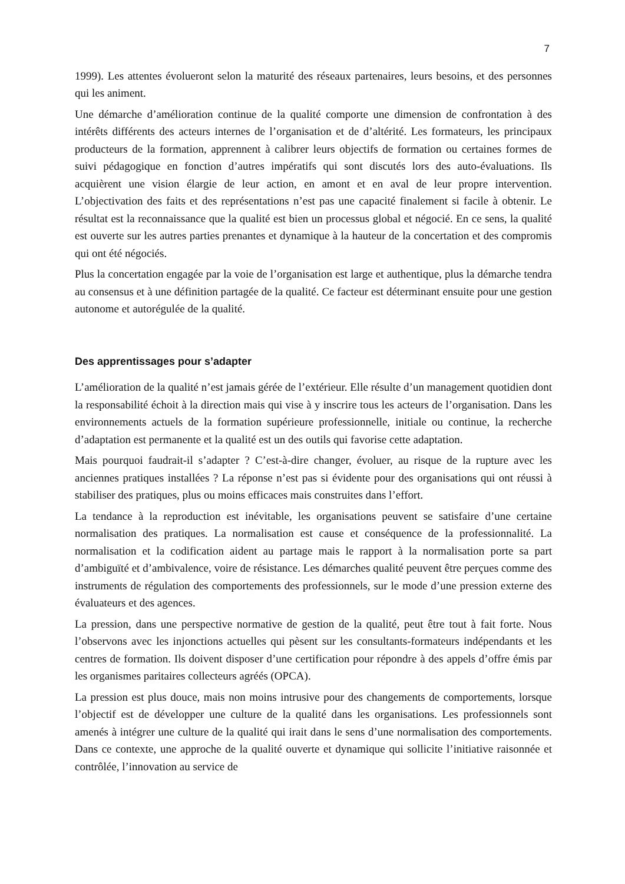7
1999). Les attentes évolueront selon la maturité des réseaux partenaires, leurs besoins, et des personnes qui les animent.
Une démarche d’amélioration continue de la qualité comporte une dimension de confrontation à des intérêts différents des acteurs internes de l’organisation et de d’altérité. Les formateurs, les principaux producteurs de la formation, apprennent à calibrer leurs objectifs de formation ou certaines formes de suivi pédagogique en fonction d’autres impératifs qui sont discutés lors des auto-évaluations. Ils acquièrent une vision élargie de leur action, en amont et en aval de leur propre intervention. L’objectivation des faits et des représentations n’est pas une capacité finalement si facile à obtenir. Le résultat est la reconnaissance que la qualité est bien un processus global et négocié. En ce sens, la qualité est ouverte sur les autres parties prenantes et dynamique à la hauteur de la concertation et des compromis qui ont été négociés.
Plus la concertation engagée par la voie de l’organisation est large et authentique, plus la démarche tendra au consensus et à une définition partagée de la qualité. Ce facteur est déterminant ensuite pour une gestion autonome et autorégulée de la qualité.
Des apprentissages pour s’adapter
L’amélioration de la qualité n’est jamais gérée de l’extérieur. Elle résulte d’un management quotidien dont la responsabilité échoit à la direction mais qui vise à y inscrire tous les acteurs de l’organisation. Dans les environnements actuels de la formation supérieure professionnelle, initiale ou continue, la recherche d’adaptation est permanente et la qualité est un des outils qui favorise cette adaptation.
Mais pourquoi faudrait-il s’adapter ? C’est-à-dire changer, évoluer, au risque de la rupture avec les anciennes pratiques installées ? La réponse n’est pas si évidente pour des organisations qui ont réussi à stabiliser des pratiques, plus ou moins efficaces mais construites dans l’effort.
La tendance à la reproduction est inévitable, les organisations peuvent se satisfaire d’une certaine normalisation des pratiques. La normalisation est cause et conséquence de la professionnalité. La normalisation et la codification aident au partage mais le rapport à la normalisation porte sa part d’ambiguïté et d’ambivalence, voire de résistance. Les démarches qualité peuvent être perçues comme des instruments de régulation des comportements des professionnels, sur le mode d’une pression externe des évaluateurs et des agences.
La pression, dans une perspective normative de gestion de la qualité, peut être tout à fait forte. Nous l’observons avec les injonctions actuelles qui pèsent sur les consultants-formateurs indépendants et les centres de formation. Ils doivent disposer d’une certification pour répondre à des appels d’offre émis par les organismes paritaires collecteurs agréés (OPCA).
La pression est plus douce, mais non moins intrusive pour des changements de comportements, lorsque l’objectif est de développer une culture de la qualité dans les organisations. Les professionnels sont amenés à intégrer une culture de la qualité qui irait dans le sens d’une normalisation des comportements. Dans ce contexte, une approche de la qualité ouverte et dynamique qui sollicite l’initiative raisonnée et contrôlée, l’innovation au service de